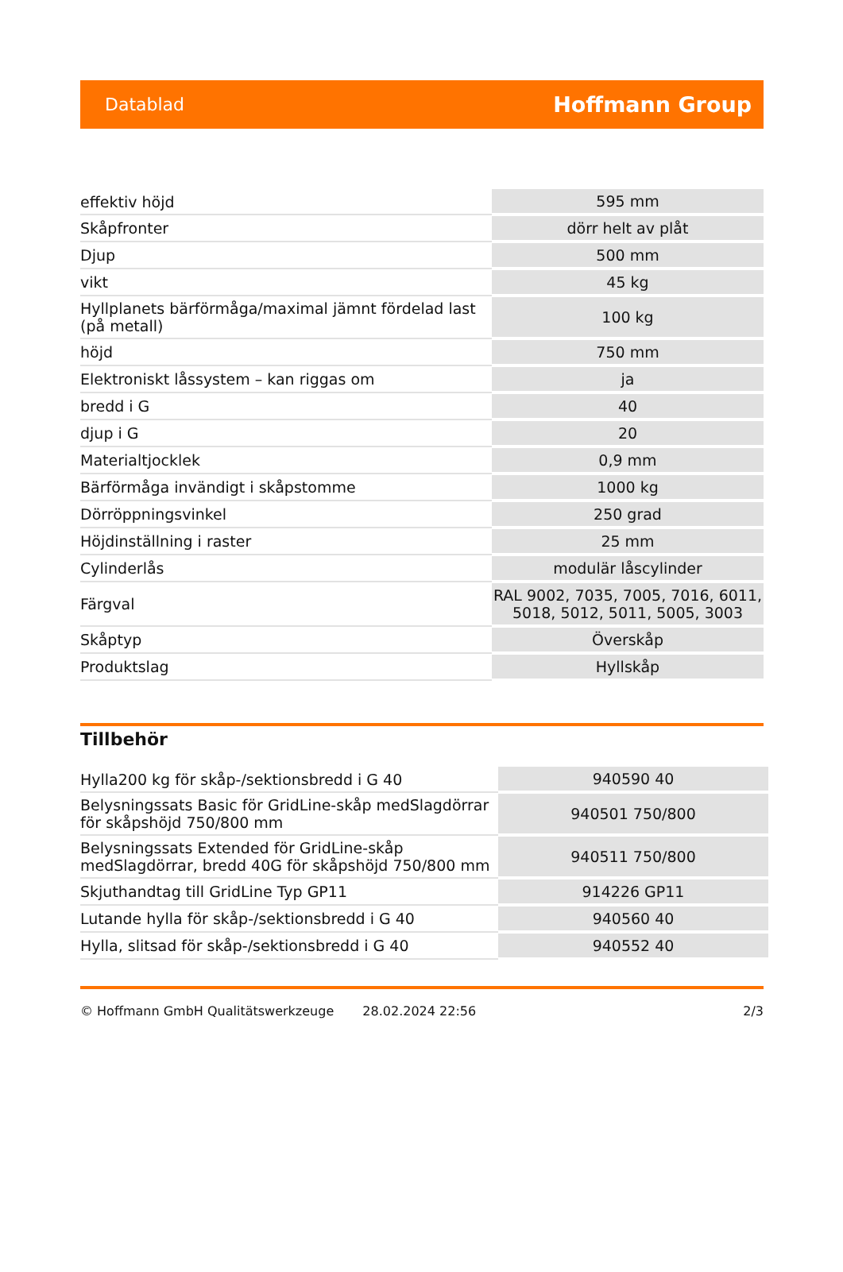Datablad Hoffmann Group
| effektiv höjd | 595 mm |
| Skåpfronter | dörr helt av plåt |
| Djup | 500 mm |
| vikt | 45 kg |
| Hyllplanets bärförmåga/maximal jämnt fördelad last (på metall) | 100 kg |
| höjd | 750 mm |
| Elektroniskt låssystem – kan riggas om | ja |
| bredd i G | 40 |
| djup i G | 20 |
| Materialtjocklek | 0,9 mm |
| Bärförmåga invändigt i skåpstomme | 1000 kg |
| Dörröppningsvinkel | 250 grad |
| Höjdinställning i raster | 25 mm |
| Cylinderlås | modulär låscylinder |
| Färgval | RAL 9002, 7035, 7005, 7016, 6011, 5018, 5012, 5011, 5005, 3003 |
| Skåptyp | Överskåp |
| Produktslag | Hyllskåp |
Tillbehör
| Hylla200 kg för skåp-/sektionsbredd i G 40 | 940590 40 |
| Belysningssats Basic för GridLine-skåp medSlagdörrar för skåpshöjd 750/800 mm | 940501 750/800 |
| Belysningssats Extended för GridLine-skåp medSlagdörrar, bredd 40G för skåpshöjd 750/800 mm | 940511 750/800 |
| Skjuthandtag till GridLine Typ GP11 | 914226 GP11 |
| Lutande hylla för skåp-/sektionsbredd i G 40 | 940560 40 |
| Hylla, slitsad för skåp-/sektionsbredd i G 40 | 940552 40 |
© Hoffmann GmbH Qualitätswerkzeuge 28.02.2024 22:56 2/3